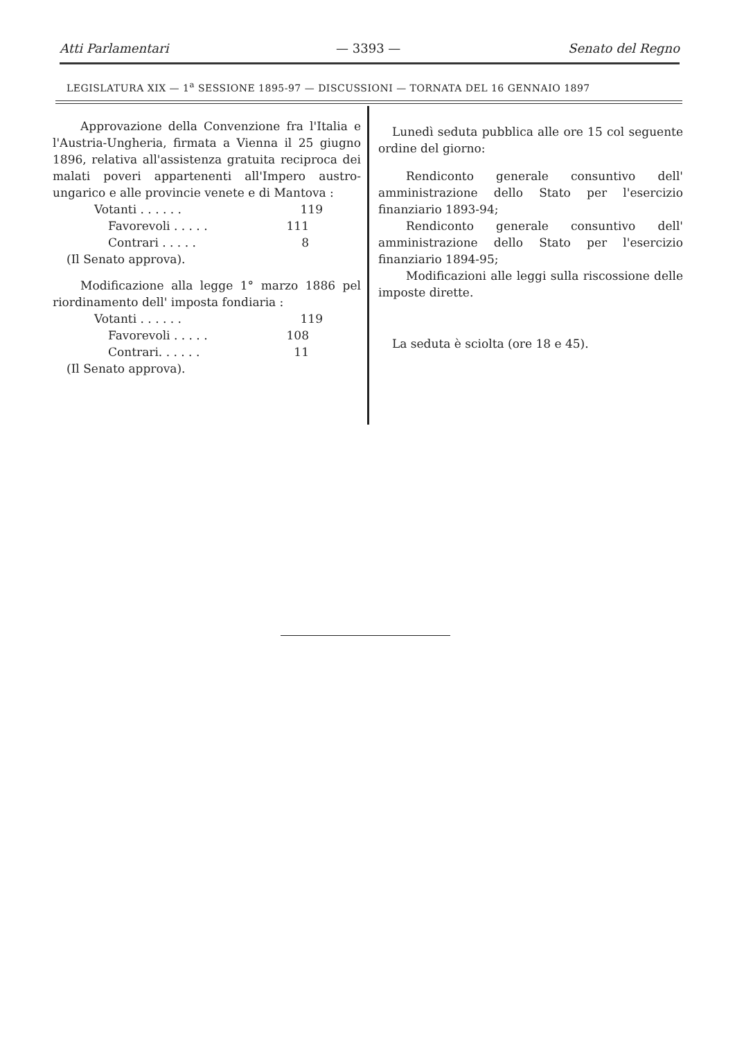Atti Parlamentari — 3393 — Senato del Regno
LEGISLATURA XIX — 1<sup>a</sup> SESSIONE 1895-97 — DISCUSSIONI — TORNATA DEL 16 GENNAIO 1897
Approvazione della Convenzione fra l'Italia e l'Austria-Ungheria, firmata a Vienna il 25 giugno 1896, relativa all'assistenza gratuita reciproca dei malati poveri appartenenti all'Impero austro-ungarico e alle provincie venete e di Mantova :
Votanti . . . . . . 119
Favorevoli . . . . . 111
Contrari . . . . . 8
(Il Senato approva).
Modificazione alla legge 1° marzo 1886 pel riordinamento dell' imposta fondiaria :
Votanti . . . . . . 119
Favorevoli . . . . . 108
Contrari. . . . . . 11
(Il Senato approva).
Lunedì seduta pubblica alle ore 15 col seguente ordine del giorno:
Rendiconto generale consuntivo dell' amministrazione dello Stato per l'esercizio finanziario 1893-94;
Rendiconto generale consuntivo dell' amministrazione dello Stato per l'esercizio finanziario 1894-95;
Modificazioni alle leggi sulla riscossione delle imposte dirette.
La seduta è sciolta (ore 18 e 45).